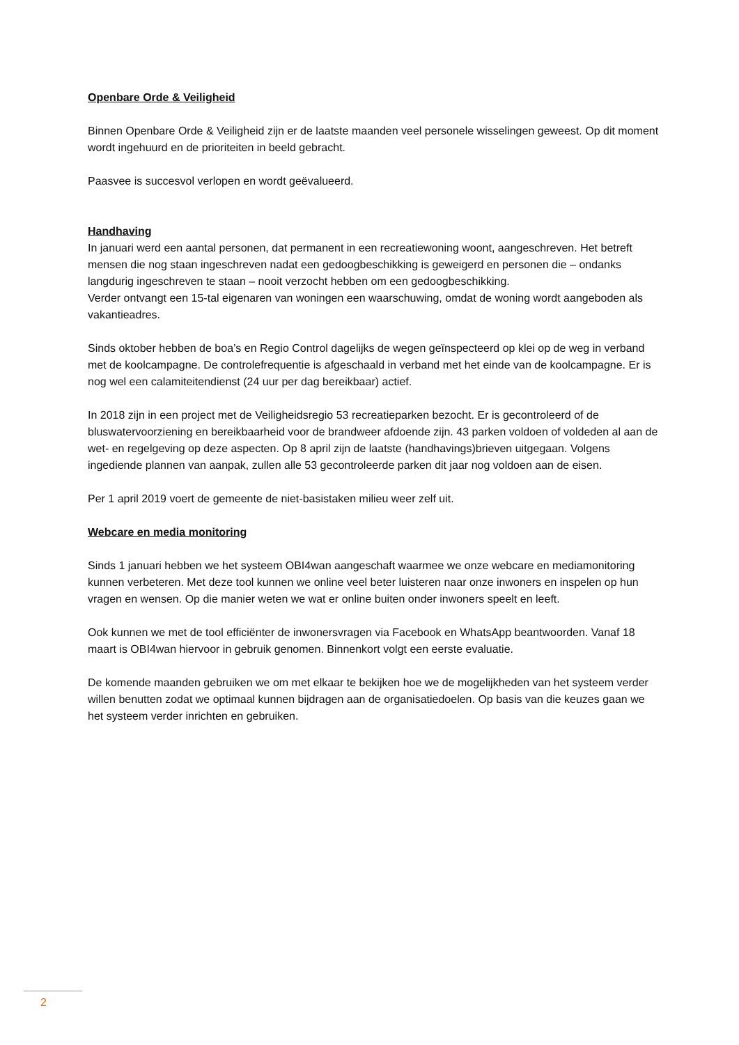Openbare Orde & Veiligheid
Binnen Openbare Orde & Veiligheid zijn er de laatste maanden veel personele wisselingen geweest. Op dit moment wordt ingehuurd en de prioriteiten in beeld gebracht.
Paasvee is succesvol verlopen en wordt geëvalueerd.
Handhaving
In januari werd een aantal personen, dat permanent in een recreatiewoning woont, aangeschreven. Het betreft mensen die nog staan ingeschreven nadat een gedoogbeschikking is geweigerd en personen die – ondanks langdurig ingeschreven te staan – nooit verzocht hebben om een gedoogbeschikking.
Verder ontvangt een 15-tal eigenaren van woningen een waarschuwing, omdat de woning wordt aangeboden als vakantieadres.
Sinds oktober hebben de boa’s en Regio Control dagelijks de wegen geïnspecteerd op klei op de weg in verband met de koolcampagne. De controlefrequentie is afgeschaald in verband met het einde van de koolcampagne. Er is nog wel een calamiteitendienst (24 uur per dag bereikbaar) actief.
In 2018 zijn in een project met de Veiligheidsregio 53 recreatieparken bezocht. Er is gecontroleerd of de bluswatervoorziening en bereikbaarheid voor de brandweer afdoende zijn. 43 parken voldoen of voldeden al aan de wet- en regelgeving op deze aspecten. Op 8 april zijn de laatste (handhavings)brieven uitgegaan. Volgens ingediende plannen van aanpak, zullen alle 53 gecontroleerde parken dit jaar nog voldoen aan de eisen.
Per 1 april 2019 voert de gemeente de niet-basistaken milieu weer zelf uit.
Webcare en media monitoring
Sinds 1 januari hebben we het systeem OBI4wan aangeschaft waarmee we onze webcare en mediamonitoring kunnen verbeteren. Met deze tool kunnen we online veel beter luisteren naar onze inwoners en inspelen op hun vragen en wensen. Op die manier weten we wat er online buiten onder inwoners speelt en leeft.
Ook kunnen we met de tool efficiënter de inwonersvragen via Facebook en WhatsApp beantwoorden. Vanaf 18 maart is OBI4wan hiervoor in gebruik genomen. Binnenkort volgt een eerste evaluatie.
De komende maanden gebruiken we om met elkaar te bekijken hoe we de mogelijkheden van het systeem verder willen benutten zodat we optimaal kunnen bijdragen aan de organisatiedoelen. Op basis van die keuzes gaan we het systeem verder inrichten en gebruiken.
2